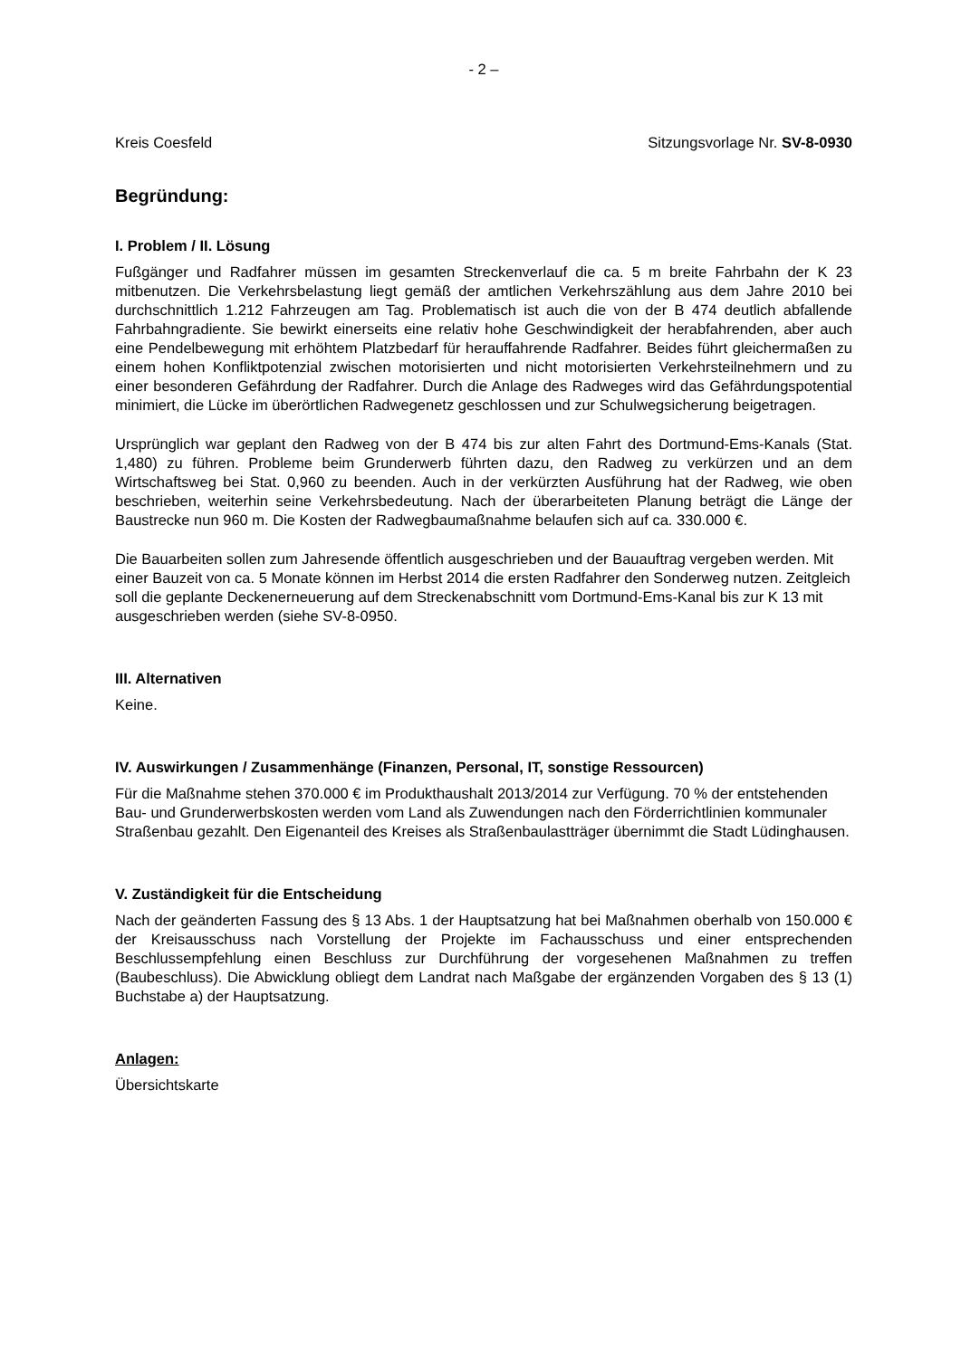- 2 –
Kreis Coesfeld Sitzungsvorlage Nr. SV-8-0930
Begründung:
I. Problem / II. Lösung
Fußgänger und Radfahrer müssen im gesamten Streckenverlauf die ca. 5 m breite Fahrbahn der K 23 mitbenutzen. Die Verkehrsbelastung liegt gemäß der amtlichen Verkehrszählung aus dem Jahre 2010 bei durchschnittlich 1.212 Fahrzeugen am Tag. Problematisch ist auch die von der B 474 deutlich abfallende Fahrbahngradiente. Sie bewirkt einerseits eine relativ hohe Geschwindigkeit der herabfahrenden, aber auch eine Pendelbewegung mit erhöhtem Platzbedarf für herauffahrende Radfahrer. Beides führt gleichermaßen zu einem hohen Konfliktpotenzial zwischen motorisierten und nicht motorisierten Verkehrsteilnehmern und zu einer besonderen Gefährdung der Radfahrer. Durch die Anlage des Radweges wird das Gefährdungspotential minimiert, die Lücke im überörtlichen Radwegenetz geschlossen und zur Schulwegsicherung beigetragen.
Ursprünglich war geplant den Radweg von der B 474 bis zur alten Fahrt des Dortmund-Ems-Kanals (Stat. 1,480) zu führen. Probleme beim Grunderwerb führten dazu, den Radweg zu verkürzen und an dem Wirtschaftsweg bei Stat. 0,960 zu beenden. Auch in der verkürzten Ausführung hat der Radweg, wie oben beschrieben, weiterhin seine Verkehrsbedeutung. Nach der überarbeiteten Planung beträgt die Länge der Baustrecke nun 960 m. Die Kosten der Radwegbaumaßnahme belaufen sich auf ca. 330.000 €.
Die Bauarbeiten sollen zum Jahresende öffentlich ausgeschrieben und der Bauauftrag vergeben werden. Mit einer Bauzeit von ca. 5 Monate können im Herbst 2014 die ersten Radfahrer den Sonderweg nutzen. Zeitgleich soll die geplante Deckenerneuerung auf dem Streckenabschnitt vom Dortmund-Ems-Kanal bis zur K 13 mit ausgeschrieben werden (siehe SV-8-0950.
III. Alternativen
Keine.
IV. Auswirkungen / Zusammenhänge (Finanzen, Personal, IT, sonstige Ressourcen)
Für die Maßnahme stehen 370.000 € im Produkthaushalt 2013/2014 zur Verfügung. 70 % der entstehenden Bau- und Grunderwerbskosten werden vom Land als Zuwendungen nach den Förderrichtlinien kommunaler Straßenbau gezahlt. Den Eigenanteil des Kreises als Straßenbaulastträger übernimmt die Stadt Lüdinghausen.
V. Zuständigkeit für die Entscheidung
Nach der geänderten Fassung des § 13 Abs. 1 der Hauptsatzung hat bei Maßnahmen oberhalb von 150.000 € der Kreisausschuss nach Vorstellung der Projekte im Fachausschuss und einer entsprechenden Beschlussempfehlung einen Beschluss zur Durchführung der vorgesehenen Maßnahmen zu treffen (Baubeschluss). Die Abwicklung obliegt dem Landrat nach Maßgabe der ergänzenden Vorgaben des § 13 (1) Buchstabe a) der Hauptsatzung.
Anlagen:
Übersichtskarte